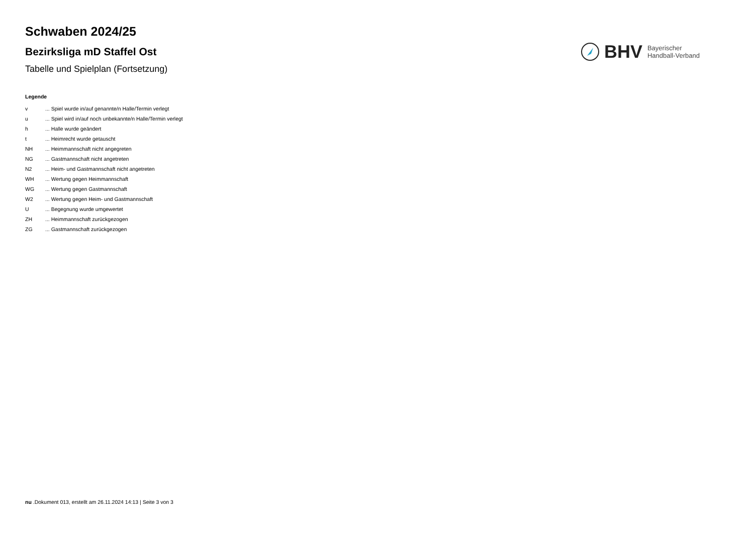Schwaben 2024/25
Bezirksliga mD Staffel Ost
Tabelle und Spielplan (Fortsetzung)
BHV Bayerischer
Handball-Verband
Legende
| v | ... Spiel wurde in/auf genannte/n Halle/Termin verlegt |
| u | ... Spiel wird in/auf noch unbekannte/n Halle/Termin verlegt |
| h | ... Halle wurde geändert |
| t | ... Heimrecht wurde getauscht |
| NH | ... Heimmannschaft nicht angegreten |
| NG | ... Gastmannschaft nicht angetreten |
| N2 | ... Heim- und Gastmannschaft nicht angetreten |
| WH | ... Wertung gegen Heimmannschaft |
| WG | ... Wertung gegen Gastmannschaft |
| W2 | ... Wertung gegen Heim- und Gastmannschaft |
| U | ... Begegnung wurde umgewertet |
| ZH | ... Heimmannschaft zurückgezogen |
| ZG | ... Gastmannschaft zurückgezogen |
nu .Dokument 013, erstellt am 26.11.2024 14:13 | Seite 3 von 3